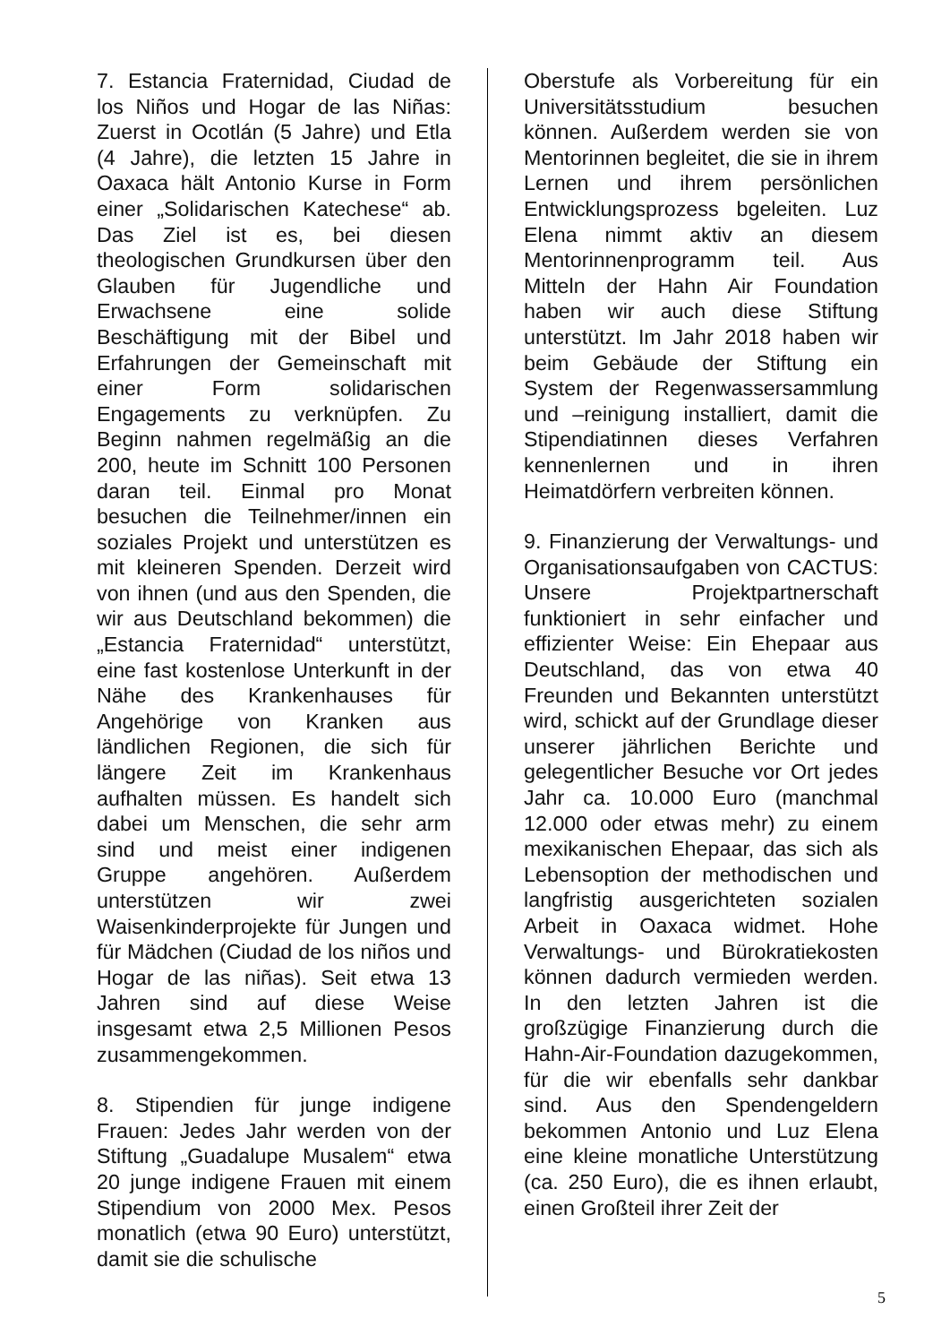7. Estancia Fraternidad, Ciudad de los Niños und Hogar de las Niñas: Zuerst in Ocotlán (5 Jahre) und Etla (4 Jahre), die letzten 15 Jahre in Oaxaca hält Antonio Kurse in Form einer „Solidarischen Katechese“ ab. Das Ziel ist es, bei diesen theologischen Grundkursen über den Glauben für Jugendliche und Erwachsene eine solide Beschäftigung mit der Bibel und Erfahrungen der Gemeinschaft mit einer Form solidarischen Engagements zu verknüpfen. Zu Beginn nahmen regelmäßig an die 200, heute im Schnitt 100 Personen daran teil. Einmal pro Monat besuchen die Teilnehmer/innen ein soziales Projekt und unterstützen es mit kleineren Spenden. Derzeit wird von ihnen (und aus den Spenden, die wir aus Deutschland bekommen) die „Estancia Fraternidad“ unterstützt, eine fast kostenlose Unterkunft in der Nähe des Krankenhauses für Angehörige von Kranken aus ländlichen Regionen, die sich für längere Zeit im Krankenhaus aufhalten müssen. Es handelt sich dabei um Menschen, die sehr arm sind und meist einer indigenen Gruppe angehören. Außerdem unterstützen wir zwei Waisenkinderprojekte für Jungen und für Mädchen (Ciudad de los niños und Hogar de las niñas). Seit etwa 13 Jahren sind auf diese Weise insgesamt etwa 2,5 Millionen Pesos zusammengekommen.
8. Stipendien für junge indigene Frauen: Jedes Jahr werden von der Stiftung „Guadalupe Musalem“ etwa 20 junge indigene Frauen mit einem Stipendium von 2000 Mex. Pesos monatlich (etwa 90 Euro) unterstützt, damit sie die schulische
Oberstufe als Vorbereitung für ein Universitätsstudium besuchen können. Außerdem werden sie von Mentorinnen begleitet, die sie in ihrem Lernen und ihrem persönlichen Entwicklungsprozess bgeleiten. Luz Elena nimmt aktiv an diesem Mentorinnenprogramm teil. Aus Mitteln der Hahn Air Foundation haben wir auch diese Stiftung unterstützt. Im Jahr 2018 haben wir beim Gebäude der Stiftung ein System der Regenwassersammlung und –reinigung installiert, damit die Stipendiatinnen dieses Verfahren kennenlernen und in ihren Heimatdörfern verbreiten können.
9. Finanzierung der Verwaltungs- und Organisationsaufgaben von CACTUS: Unsere Projektpartnerschaft funktioniert in sehr einfacher und effizienter Weise: Ein Ehepaar aus Deutschland, das von etwa 40 Freunden und Bekannten unterstützt wird, schickt auf der Grundlage dieser unserer jährlichen Berichte und gelegentlicher Besuche vor Ort jedes Jahr ca. 10.000 Euro (manchmal 12.000 oder etwas mehr) zu einem mexikanischen Ehepaar, das sich als Lebensoption der methodischen und langfristig ausgerichteten sozialen Arbeit in Oaxaca widmet. Hohe Verwaltungs- und Bürokratiekosten können dadurch vermieden werden. In den letzten Jahren ist die großzügige Finanzierung durch die Hahn-Air-Foundation dazugekommen, für die wir ebenfalls sehr dankbar sind. Aus den Spendengeldern bekommen Antonio und Luz Elena eine kleine monatliche Unterstützung (ca. 250 Euro), die es ihnen erlaubt, einen Großteil ihrer Zeit der
5